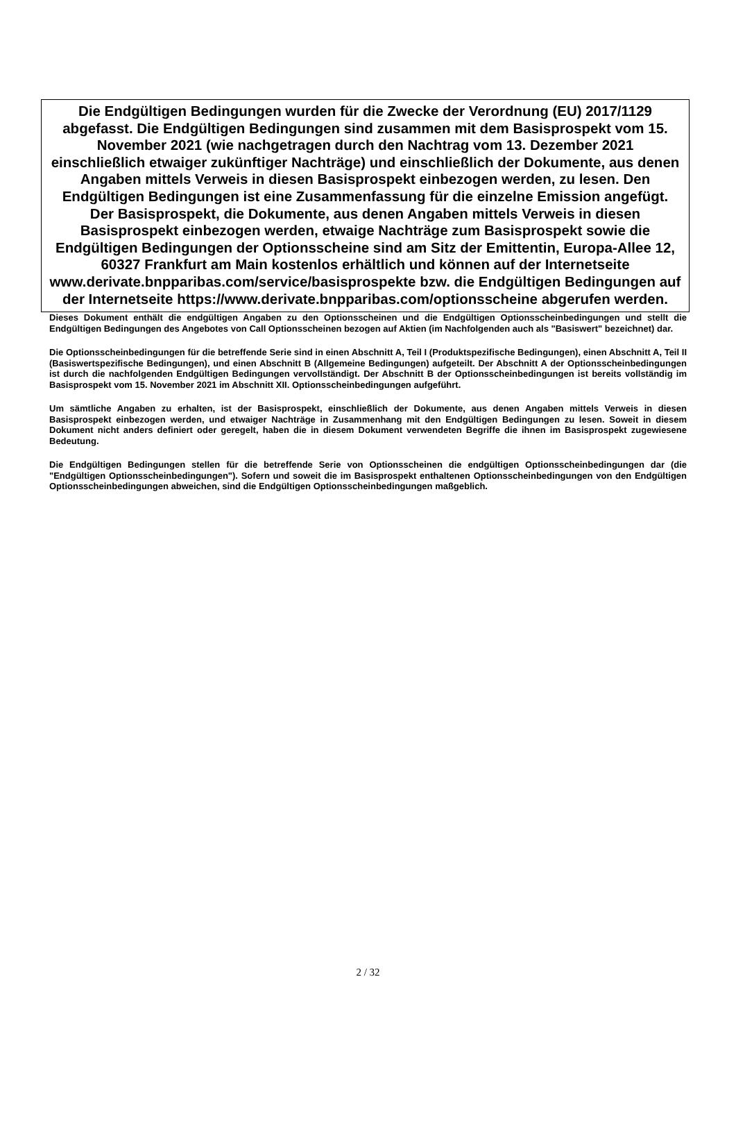Die Endgültigen Bedingungen wurden für die Zwecke der Verordnung (EU) 2017/1129 abgefasst. Die Endgültigen Bedingungen sind zusammen mit dem Basisprospekt vom 15. November 2021 (wie nachgetragen durch den Nachtrag vom 13. Dezember 2021 einschließlich etwaiger zukünftiger Nachträge) und einschließlich der Dokumente, aus denen Angaben mittels Verweis in diesen Basisprospekt einbezogen werden, zu lesen. Den Endgültigen Bedingungen ist eine Zusammenfassung für die einzelne Emission angefügt. Der Basisprospekt, die Dokumente, aus denen Angaben mittels Verweis in diesen Basisprospekt einbezogen werden, etwaige Nachträge zum Basisprospekt sowie die Endgültigen Bedingungen der Optionsscheine sind am Sitz der Emittentin, Europa-Allee 12, 60327 Frankfurt am Main kostenlos erhältlich und können auf der Internetseite www.derivate.bnpparibas.com/service/basisprospekte bzw. die Endgültigen Bedingungen auf der Internetseite https://www.derivate.bnpparibas.com/optionsscheine abgerufen werden.
Dieses Dokument enthält die endgültigen Angaben zu den Optionsscheinen und die Endgültigen Optionsscheinbedingungen und stellt die Endgültigen Bedingungen des Angebotes von Call Optionsscheinen bezogen auf Aktien (im Nachfolgenden auch als "Basiswert" bezeichnet) dar.
Die Optionsscheinbedingungen für die betreffende Serie sind in einen Abschnitt A, Teil I (Produktspezifische Bedingungen), einen Abschnitt A, Teil II (Basiswertspezifische Bedingungen), und einen Abschnitt B (Allgemeine Bedingungen) aufgeteilt. Der Abschnitt A der Optionsscheinbedingungen ist durch die nachfolgenden Endgültigen Bedingungen vervollständigt. Der Abschnitt B der Optionsscheinbedingungen ist bereits vollständig im Basisprospekt vom 15. November 2021 im Abschnitt XII. Optionsscheinbedingungen aufgeführt.
Um sämtliche Angaben zu erhalten, ist der Basisprospekt, einschließlich der Dokumente, aus denen Angaben mittels Verweis in diesen Basisprospekt einbezogen werden, und etwaiger Nachträge in Zusammenhang mit den Endgültigen Bedingungen zu lesen. Soweit in diesem Dokument nicht anders definiert oder geregelt, haben die in diesem Dokument verwendeten Begriffe die ihnen im Basisprospekt zugewiesene Bedeutung.
Die Endgültigen Bedingungen stellen für die betreffende Serie von Optionsscheinen die endgültigen Optionsscheinbedingungen dar (die "Endgültigen Optionsscheinbedingungen"). Sofern und soweit die im Basisprospekt enthaltenen Optionsscheinbedingungen von den Endgültigen Optionsscheinbedingungen abweichen, sind die Endgültigen Optionsscheinbedingungen maßgeblich.
2 / 32